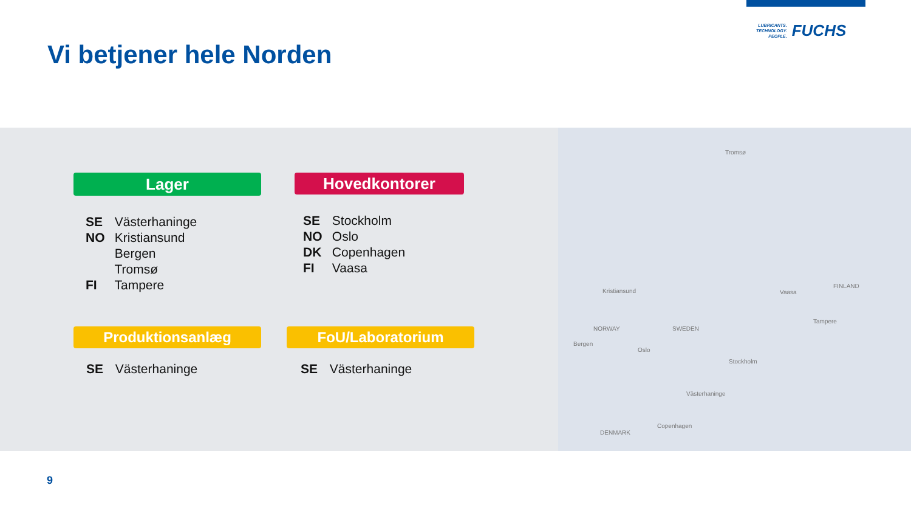Vi betjener hele Norden
LUBRICANTS.
TECHNOLOGY.
PEOPLE.
FUCHS
Lager Hovedkontorer
SE Västerhaninge
NO Kristiansund
Bergen
Tromsø
FI Tampere
SE Stockholm
NO Oslo
DK Copenhagen
FI Vaasa
Produktionsanlæg FoU/Laboratorium
SE Västerhaninge SE Västerhaninge
Tromsø
Kristiansund Vaasa
FINLAND
Tampere
NORWAY SWEDEN
Bergen
Oslo
Stockholm
Västerhaninge
Copenhagen
DENMARK
9